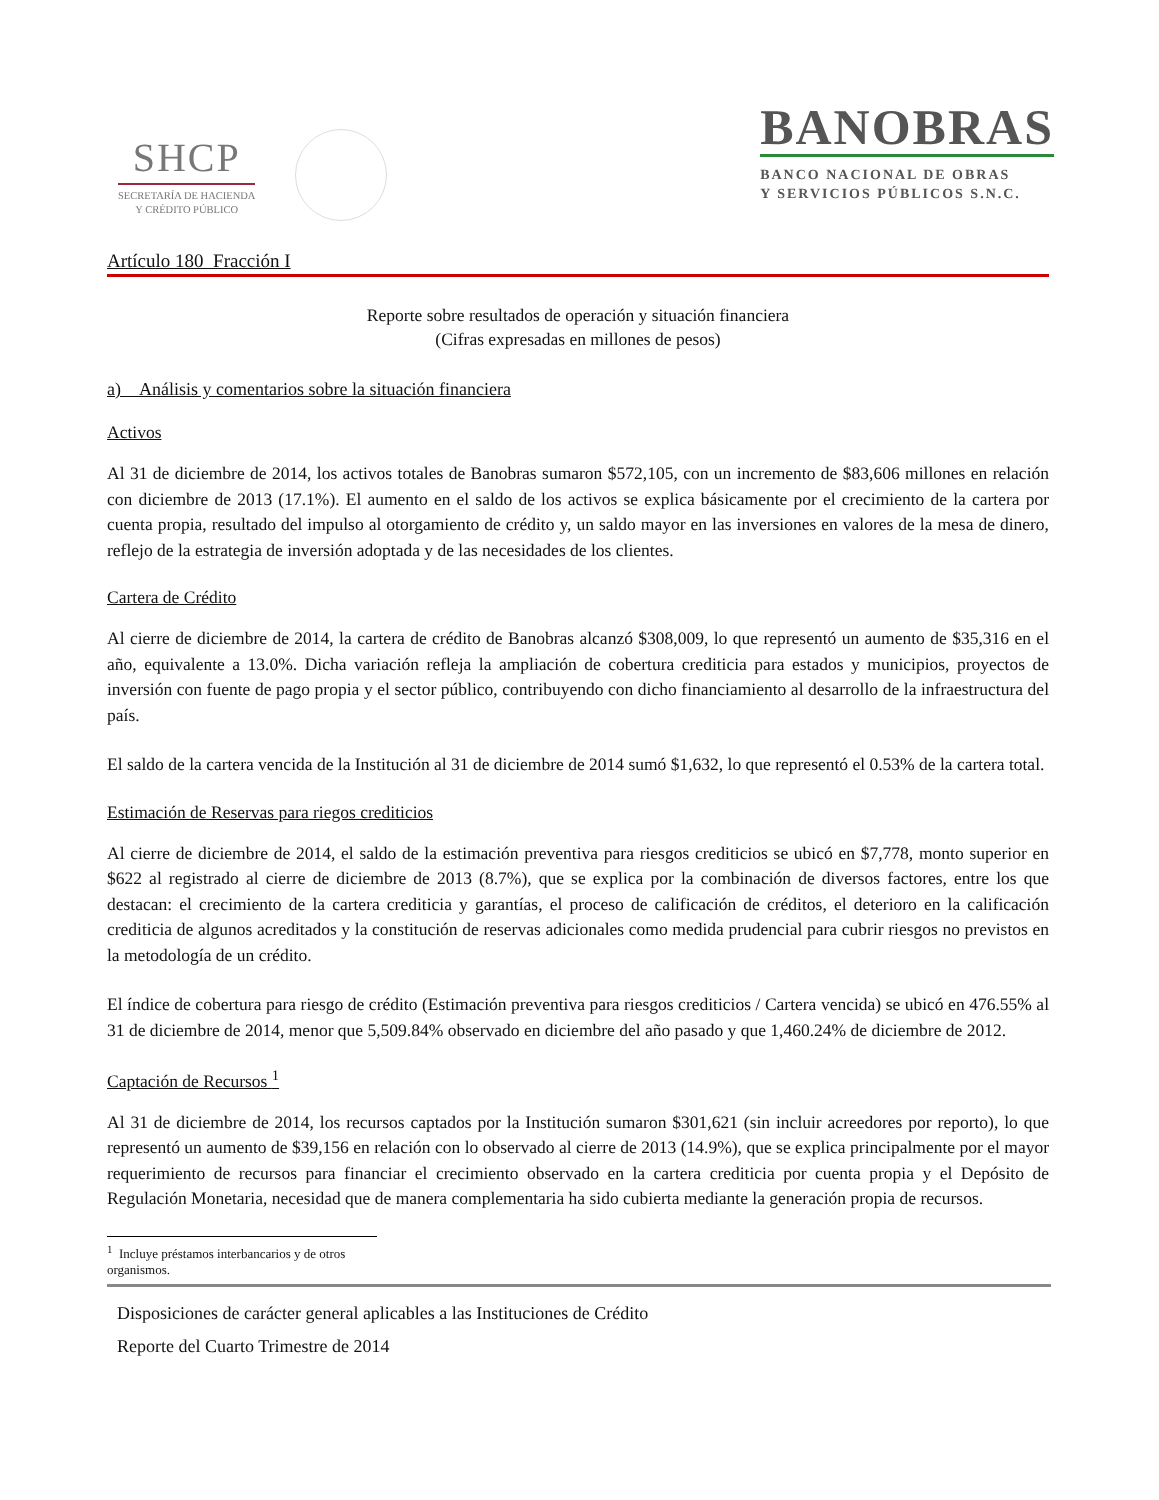SHCP
SECRETARÍA DE HACIENDA
Y CRÉDITO PÚBLICO
BANOBRAS
BANCO NACIONAL DE OBRAS
Y SERVICIOS PÚBLICOS S.N.C.
Artículo 180 Fracción I
Reporte sobre resultados de operación y situación financiera
(Cifras expresadas en millones de pesos)
a) Análisis y comentarios sobre la situación financiera
Activos
Al 31 de diciembre de 2014, los activos totales de Banobras sumaron $572,105, con un incremento de $83,606 millones en relación con diciembre de 2013 (17.1%). El aumento en el saldo de los activos se explica básicamente por el crecimiento de la cartera por cuenta propia, resultado del impulso al otorgamiento de crédito y, un saldo mayor en las inversiones en valores de la mesa de dinero, reflejo de la estrategia de inversión adoptada y de las necesidades de los clientes.
Cartera de Crédito
Al cierre de diciembre de 2014, la cartera de crédito de Banobras alcanzó $308,009, lo que representó un aumento de $35,316 en el año, equivalente a 13.0%. Dicha variación refleja la ampliación de cobertura crediticia para estados y municipios, proyectos de inversión con fuente de pago propia y el sector público, contribuyendo con dicho financiamiento al desarrollo de la infraestructura del país.
El saldo de la cartera vencida de la Institución al 31 de diciembre de 2014 sumó $1,632, lo que representó el 0.53% de la cartera total.
Estimación de Reservas para riegos crediticios
Al cierre de diciembre de 2014, el saldo de la estimación preventiva para riesgos crediticios se ubicó en $7,778, monto superior en $622 al registrado al cierre de diciembre de 2013 (8.7%), que se explica por la combinación de diversos factores, entre los que destacan: el crecimiento de la cartera crediticia y garantías, el proceso de calificación de créditos, el deterioro en la calificación crediticia de algunos acreditados y la constitución de reservas adicionales como medida prudencial para cubrir riesgos no previstos en la metodología de un crédito.
El índice de cobertura para riesgo de crédito (Estimación preventiva para riesgos crediticios / Cartera vencida) se ubicó en 476.55% al 31 de diciembre de 2014, menor que 5,509.84% observado en diciembre del año pasado y que 1,460.24% de diciembre de 2012.
Captación de Recursos <sup>1</sup>
Al 31 de diciembre de 2014, los recursos captados por la Institución sumaron $301,621 (sin incluir acreedores por reporto), lo que representó un aumento de $39,156 en relación con lo observado al cierre de 2013 (14.9%), que se explica principalmente por el mayor requerimiento de recursos para financiar el crecimiento observado en la cartera crediticia por cuenta propia y el Depósito de Regulación Monetaria, necesidad que de manera complementaria ha sido cubierta mediante la generación propia de recursos.
<sup>1</sup> Incluye préstamos interbancarios y de otros organismos.
Disposiciones de carácter general aplicables a las Instituciones de Crédito
Reporte del Cuarto Trimestre de 2014